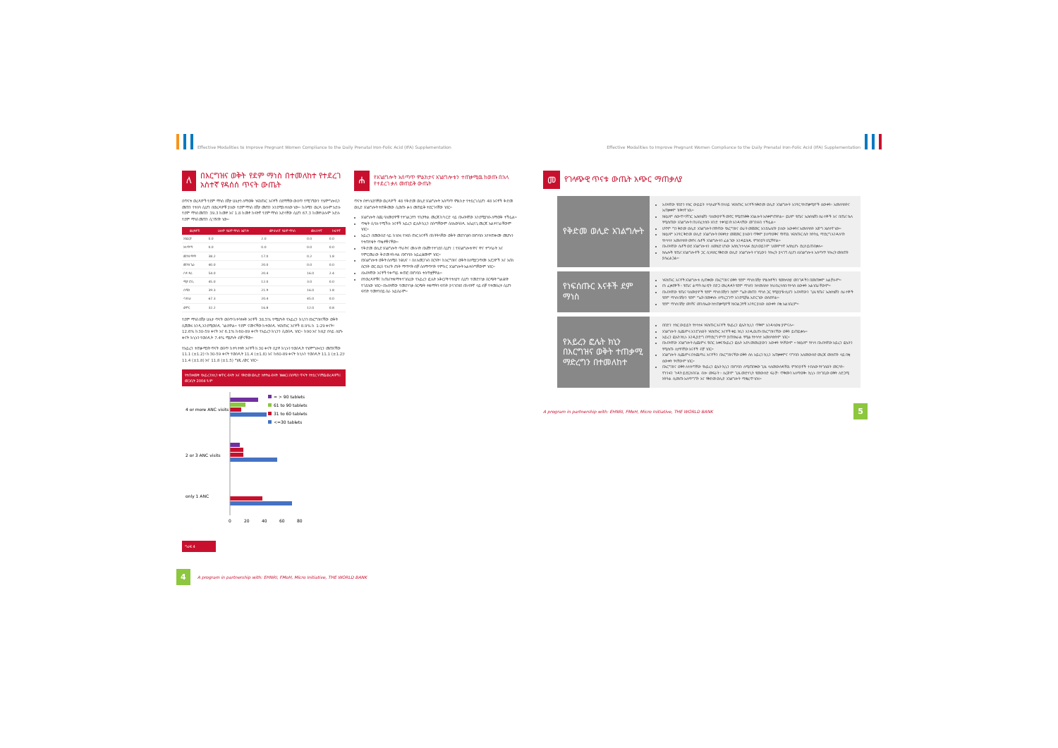Effective Modalities to Improve Pregnant Women Compliance to the Daily Prenatal Iron-Folic Acid (IFA) Supplementation
ለ
በእርግዝና ወቅት የደም ማነስ በተመለከተ የተደረገ አስተኛ የዳሰሰ ጥናት ውጤት
በጥናቱ ወረዳዎች የደም ማነስ በሽታ ሁኔታን ለማወቅ ነፍሰጡር እናቶች በደማቸው ውስጥ የሚገኘውን የሄሞግሎቢን መጠን የተለካ ሲሆን በወረዳዎቹ ያለው የደም ማነስ በሽታ መጠን እንደሚከተለው ነው። ከሰሜን ወረዳ ሁሉም እድሉ የደም ማነስ መጠን 39.3 ከመቶ እና 1.8 ከመቶ ከፍተኛ የደም ማነስ እድላቸው ሲሆን 67.3 ከመቶ ሁሉም እድሉ የደም ማነስ መጠን ሲገኝበት ነው።
| ወረዳዎች | ሁሉም የደም ማነስ እድገት | መካከለኛ የደም ማነስ | መለስተኛ | ከፍተኛ |
| --- | --- | --- | --- | --- |
| አንደርታ | 0.0 | 2.0 | 0.0 | 0.0 |
| አላማጣ | 0.0 | 0.0 | 0.0 | 0.0 |
| መንዝ ማማ | 38.2 | 17.0 | 0.2 | 1.8 |
| መንዝ ጌራ | 40.0 | 20.0 | 0.0 | 0.0 |
| ሶዶ ዳሪ | 54.0 | 20.4 | 16.0 | 2.4 |
| ሚታ ሮቢ | 45.0 | 12.0 | 3.0 | 0.0 |
| ሰሜን | 39.3 | 21.9 | 16.0 | 1.8 |
| ሳንበራ | 67.3 | 20.4 | 45.0 | 0.0 |
| ድምር | 32.2 | 16.8 | 12.0 | 0.8 |
የደም ማነስ በሽታ ሁኔታ ጥናት ወስጥ ከተሳተፉት እናቶች 38.5% የሚሆኑት የአይረን ክኒንን በእርግዝናቸው ወቅት ሲጀመሩ እንዲ እንደሚወስዱ ገልጸዋል። የደም ናሙናቸው ከተወሰዱ ነፍሰጡር እናቶች 8.9% ከ 1-29 ቀናት፣ 12.6% ከ30-59 ቀናት እና 6.1% ከ60-89 ቀናት የአይረን ክኒንን ሲወስዱ ነበር። ከ90 እና ከዚያ በላይ ለሆኑ ቀናት ክኒኑን የወሰዱት 7.4% ሚሆኑት ብቻ ናቸው።
የአይረን ተጠቃሚነት ጥናት ወስጥ ከተካተቱት እናቶች ከ30 ቀናት ቢያቶ ክኒኑን የወሰዱት የሄሞግሎቢን መጠናቸው 11.1 (±1.2)፣ ከ30-59 ቀናት የወሰዱት 11.4 (±1.8) እና ከ60-89 ቀናት ክኒኑን የወሰዱት 11.1 (±1.2)፣ 11.4 (±1.8) እና 11.8 (±1.5) ግ/ዴ.ሊትር ነበር።
የተጠቀሙት የአይረን ክኒን ቁጥር ብዛት እና የቅድመ ወሊድ ክትትል ብዛት ንፅፅር፤ በሰሜን ጥናት የተደረገባቸዉ ወረዳዎች፤ መጋቢት 2004 ዓ.ም
4 or more ANC visits
2 or 3 ANC visits
only 1 ANC
0
20
40
60
80
= > 90 tablets
61 to 90 tablets
31 to 60 tablets
<=30 tablets
ግራፍ 4
ሐ
የአገልግሎት አሰጣጥ ምልከታና አገልግሎቱን ተጠቃሚዉ ከወጡ በኋላ የተደረገ ቃለ መጠይቅ ውጤት
ጥናቱ በተካሄደባቸው ወረዳዎች 48 የቅድመ ወሊድ አገልግሎት አሰጣጥ ምልከታ የተደረገ ሲሆን 48 እናቶች ቅድመ ወሊድ አገልግሎት ተጠቅመው ሲወጡ ቃለ መጠይቅ ተደርጎላቸው ነበር።
አገልግሎት ሰጪ ባለሙያዎቹ የተገልጋዮን የኪትትል መረጃ ከካርድ ላይ በአብዛኛው እንደሚያነቡ ለማወቅ ተችሏል።
ጥቂት ሲባሉ የሚችሉ እናቶች አይረን ፎሌት ኪኒን በሰጣቸውም ስለአወሳሰዱ አስፈላጊ መረጃ አልተነገራቸውም ነበር።
አይረን በመውሰድ ላይ ከነበሩ የነፍሰ ጡር እናቶች በከትትላቸው ወቅት መድሃኒቱን በአግባቡ እየተጠቀሙ መሆኑን የተጠየቁት ጥቂቶቹ ናቸው።
የቅድመ ወሊድ አገልግሎት ጥራትና ሙሉነት በአጀት የተገደበ ሲሆን ፤ የአገልግሎቱ ዋና ዋና ተግባራት እና የምርመራው ቅድመ ተከተል በአግባቡ አይፈፅሙም ነበር።
በአገልግሎቱ ወቅት ስለሚሰ ንፅህና ፣ ስለ አመጋገብ ስርዓት፣ ከእርግዝና ወቅት ስለሚያጋጥሙ አደጋዎች እና እስከ ስርዓት ወር ድረስ የአናት ጡት ማጥባት ብቻ ስለማጥባት የምክር አገልግሎት አልተሰጣቸውም ነበር።
ለአብዛኛው እናቶች የቀጣይ ቀጠሮ በአግባቡ ተሰጥቷቸዋል።
በየወረዳዎቹና ከጤናተቋማቱ የገበረው የአይረን ፎሌት አቅርቦት የተለያየ ሲሆን የመድሃኒቱ ስርጭት ግልፅነት የጎደለው ነበር። በአብዛኛው የመድሃኒቱ ስርጭት ተቋማትን ፍላጎት ያላገናዘበ በከፍተኛ ላይ ብቻ የተመሰረተ ሲሆን ፍላጎት የመተንበይ ስራ አይሰራም።
4 A program in partnership with: EHNRI, FMoH, Micro Initiative, THE WORLD BANK
Effective Modalities to Improve Pregnant Women Compliance to the Daily Prenatal Iron-Folic Acid (IFA) Supplementation
መ
የገላጭዊ ጥናቱ ውጤት አጭር ማጠቃለያ
| የቅድመ ወሊድ አገልግሎት | አብዛኛው የበድን ተከር ውይይት ተሳታፊዎች በተለይ ነፍሰጡር እናቶች ከቅድመ ወሊድ አገልግሎት አንፃር የተጠቃሚዎች ዕውቀት፣ አመለካከትና አጠቃቀም ዝቅተኛ ነዉ። ከዚህም ስውጥ ባሻገር ኤክስቴሽን ባለሙያዎች መኖር የሚጠነቅቅ አገልሎት አስቀምጠዋል። ይህም የጤና ኤክስቴሽን ሰራተኞች እና በጤና ኬላ የሚሰጠው አገልግሎት በህብረተሰቡ ዘንድ ተቀባይነት እንዳላቸው መገንዘብ ተችሏል። ሆኖም ግን ቅድመ ወሊድ አገልግሎት በየትኛው የእርግዝና ወራት መጀመር እንደሌለበት ያለው እውቀትና አመለካከት እጅግ አነስተኛ ነው። ከዚህም አንፃር ቅድመ ወሊድ አገልግሎት በፍቀትታ መጀመር ያለውን ጥቅም ያለማወቅና የትኛዉ ነፍሰጡር ሴት ከትትሏ ማድረግ እንዳለባት የተሳሳተ አመለካከት መኖሩ ሴቶች አገልግሎቱን ፈልገው እንዳይሄዱ ምክንያት ሆኗቸዋል። በአብዛኛው ሴቶች ወደ አገልግሎቱን ለመሄድ ሆነው እስኪጉተላለፉ ድረስ ወይንም ህመምተኛ እስኪሆኑ ድረስ ይጠብቃሉ። ከሌሎች የጤና አገልግሎቶች ጋር ሲነጻጸር የቅድመ ወሊድ አገልግሎት ተገቢውን ትኩረት ያላገኘ ሲሆን ለአገልግሎቱ አሰጣጥ ትኩረት መስጠት ያስፈልጋል። |
| የነፍሰጡር እናቶች ደም ማነስ | ነፍሰጡር እናቶች አገልግሎቱ ሲጠቀሙ በእርግዝና ወቅት የደም ማነስ በሽታ ምልክቶችን የመከላከያ መንገዶችን በመጠቀም አልቻሉም። በነ ፈቃደኞች ፣ የጤና ልማት ሰራዊት በድጋ መረዳዳት የደም ማነስን ከተመለከተ ከህብረተሰቡ የተሳሰ ዕውቀት አልነበራቸውም። በአብዛኛው የጤና ባለሙያዎች የደም ማነስ በሽታን ከደም ግፊት መጠን ማነስ ጋር የሚያያዥ ሲሆን አብዛኛውን ጊዜ የጤና ኤክስቴሽን ሰራተኞች የደም ማነስ በሽታን የደም ግፊት በመቀነሱ ለማረጋገጥ እንደሚቻል አድርገው ወስደዋል። የደም ማነስ በሽታ መነሻና መንስኤው ከተጠቃሚዎቹ ከአገልጋዮቹ አንፃር ያለው ዕውቀት በቂ አልነበረም። |
| የአይረን ፎሌት ክኒን በእርግዝና ወቅት ተጠቃሚ ማድረግን በተመለከተ | በበድን ተከር ውይይት የተሳተፉ ነፍሰጡር እናቶች የአይረን ፎሌት ኪኒን ጥቅም እንዳላወቁ ያምናሉ። አገልግሎት ሲጨምሩ እንደገለፁት ነፍሰጡር እናቶች ቀይ ክኒን እንዲዉጡ በእርግዝናቸው ወቅት ይጠይቃሉ። አይረን ፎሌት ክኒኑ እንዲያድግ በማድረግ ምጥ ያጠነክራል የሚል የተሳሳተ አመለካከትም ነበር። በአብዛኛው አገልግሎት ሲጨምሩ የአገር እቀፍ የአይረን ፎሌት አደላ መመሪያውን አውቀት የላቸውም ። ከዚህም የተነሳ በአብዛኛው አይረን ፎሌትን የሚሰጡ ለታየባቸው እናቶች ብቻ ነበር። አገልግሎት ሲጨምሩ በተጨማሪ እናቶችን በእርግዝናቸው ወቅት ስለ አይረን ኪኒን አጠቃቀምና ባግባቡ አለመውሰድ መረጃ መስጠት ላይ በቂ ዕውቀት የላቸውም ነበር። በእርግዝና ወቅት ለተሰጣቸው የአይረን ፎሌት ኪኒን በአግባቡ ለሚጠበቀው ጊዜ ላለመውሰዳቸዉ ምክንያቶች ተብለው የተገለፁት መርሳት፣ የጉንፋን ጉዳት ይደርስብናል ብሎ መፍራት ፣ ለረጅም ጊዜ መድሃኒት የመውሰድ ፍራቻ፣ ጥቅሙን አለማወቅ፣ ኪኒኑ በተገቢው ወቅት ለድጋሚ ከትትል ሲመጡ አለማግኘት እና የቅድመ ወሊድ አገልግሎት ማቋረጥ ነበሩ። |
A program in partnership with: EHNRI, FMoH, Micro Initiative, THE WORLD BANK 5